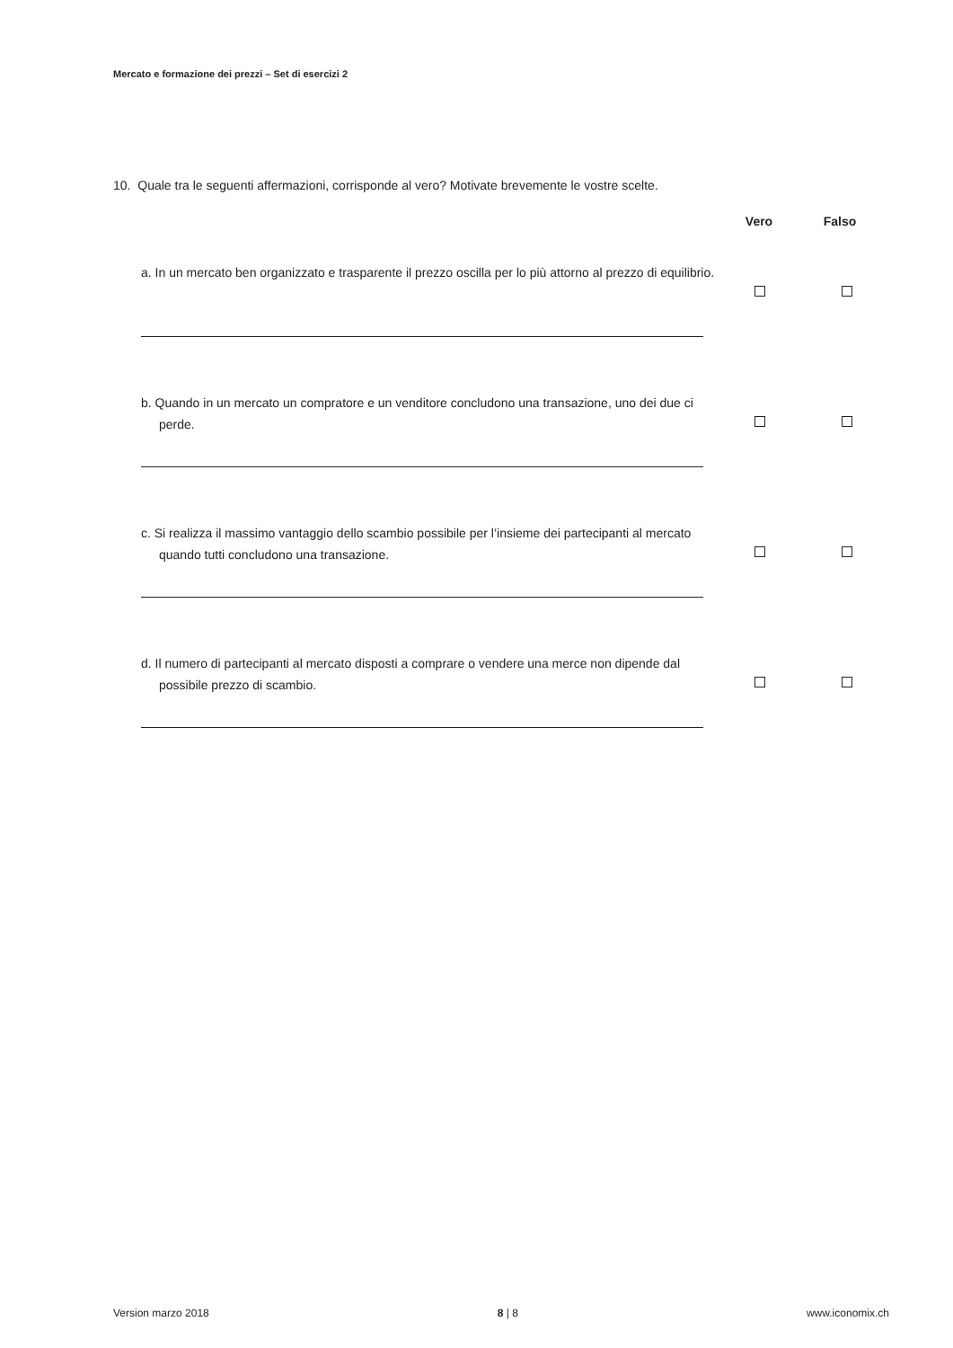Mercato e formazione dei prezzi – Set di esercizi 2
10. Quale tra le seguenti affermazioni, corrisponde al vero? Motivate brevemente le vostre scelte.
Vero Falso
a. In un mercato ben organizzato e trasparente il prezzo oscilla per lo più attorno al prezzo di equilibrio.
b. Quando in un mercato un compratore e un venditore concludono una transazione, uno dei due ci perde.
c. Si realizza il massimo vantaggio dello scambio possibile per l’insieme dei partecipanti al mercato quando tutti concludono una transazione.
d. Il numero di partecipanti al mercato disposti a comprare o vendere una merce non dipende dal possibile prezzo di scambio.
Version marzo 2018 8 | 8 www.iconomix.ch